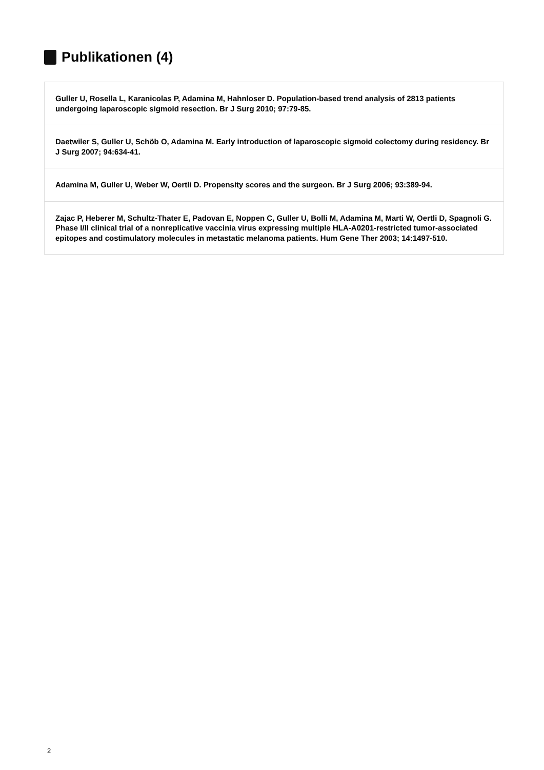Publikationen (4)
Guller U, Rosella L, Karanicolas P, Adamina M, Hahnloser D. Population-based trend analysis of 2813 patients undergoing laparoscopic sigmoid resection. Br J Surg 2010; 97:79-85.
Daetwiler S, Guller U, Schöb O, Adamina M. Early introduction of laparoscopic sigmoid colectomy during residency. Br J Surg 2007; 94:634-41.
Adamina M, Guller U, Weber W, Oertli D. Propensity scores and the surgeon. Br J Surg 2006; 93:389-94.
Zajac P, Heberer M, Schultz-Thater E, Padovan E, Noppen C, Guller U, Bolli M, Adamina M, Marti W, Oertli D, Spagnoli G. Phase I/II clinical trial of a nonreplicative vaccinia virus expressing multiple HLA-A0201-restricted tumor-associated epitopes and costimulatory molecules in metastatic melanoma patients. Hum Gene Ther 2003; 14:1497-510.
2